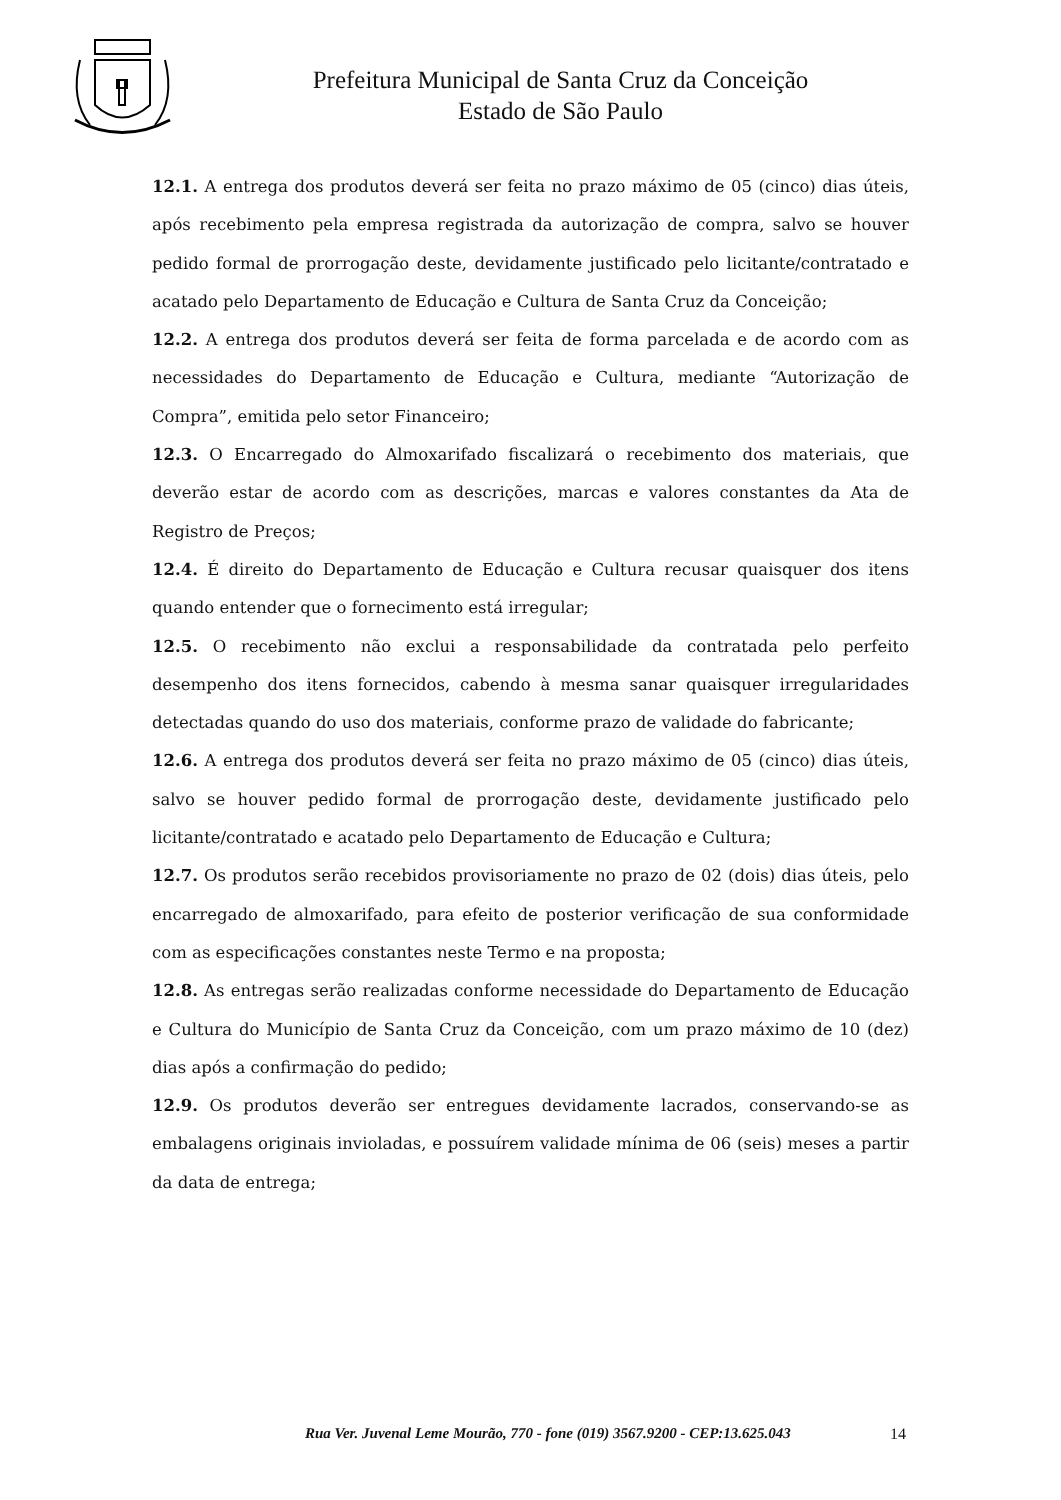Prefeitura Municipal de Santa Cruz da Conceição
Estado de São Paulo
12.1. A entrega dos produtos deverá ser feita no prazo máximo de 05 (cinco) dias úteis, após recebimento pela empresa registrada da autorização de compra, salvo se houver pedido formal de prorrogação deste, devidamente justificado pelo licitante/contratado e acatado pelo Departamento de Educação e Cultura de Santa Cruz da Conceição;
12.2. A entrega dos produtos deverá ser feita de forma parcelada e de acordo com as necessidades do Departamento de Educação e Cultura, mediante “Autorização de Compra”, emitida pelo setor Financeiro;
12.3. O Encarregado do Almoxarifado fiscalizará o recebimento dos materiais, que deverão estar de acordo com as descrições, marcas e valores constantes da Ata de Registro de Preços;
12.4. É direito do Departamento de Educação e Cultura recusar quaisquer dos itens quando entender que o fornecimento está irregular;
12.5. O recebimento não exclui a responsabilidade da contratada pelo perfeito desempenho dos itens fornecidos, cabendo à mesma sanar quaisquer irregularidades detectadas quando do uso dos materiais, conforme prazo de validade do fabricante;
12.6. A entrega dos produtos deverá ser feita no prazo máximo de 05 (cinco) dias úteis, salvo se houver pedido formal de prorrogação deste, devidamente justificado pelo licitante/contratado e acatado pelo Departamento de Educação e Cultura;
12.7. Os produtos serão recebidos provisoriamente no prazo de 02 (dois) dias úteis, pelo encarregado de almoxarifado, para efeito de posterior verificação de sua conformidade com as especificações constantes neste Termo e na proposta;
12.8. As entregas serão realizadas conforme necessidade do Departamento de Educação e Cultura do Município de Santa Cruz da Conceição, com um prazo máximo de 10 (dez) dias após a confirmação do pedido;
12.9. Os produtos deverão ser entregues devidamente lacrados, conservando-se as embalagens originais invioladas, e possuírem validade mínima de 06 (seis) meses a partir da data de entrega;
Rua Ver. Juvenal Leme Mourão, 770 - fone (019) 3567.9200 - CEP:13.625.043
14